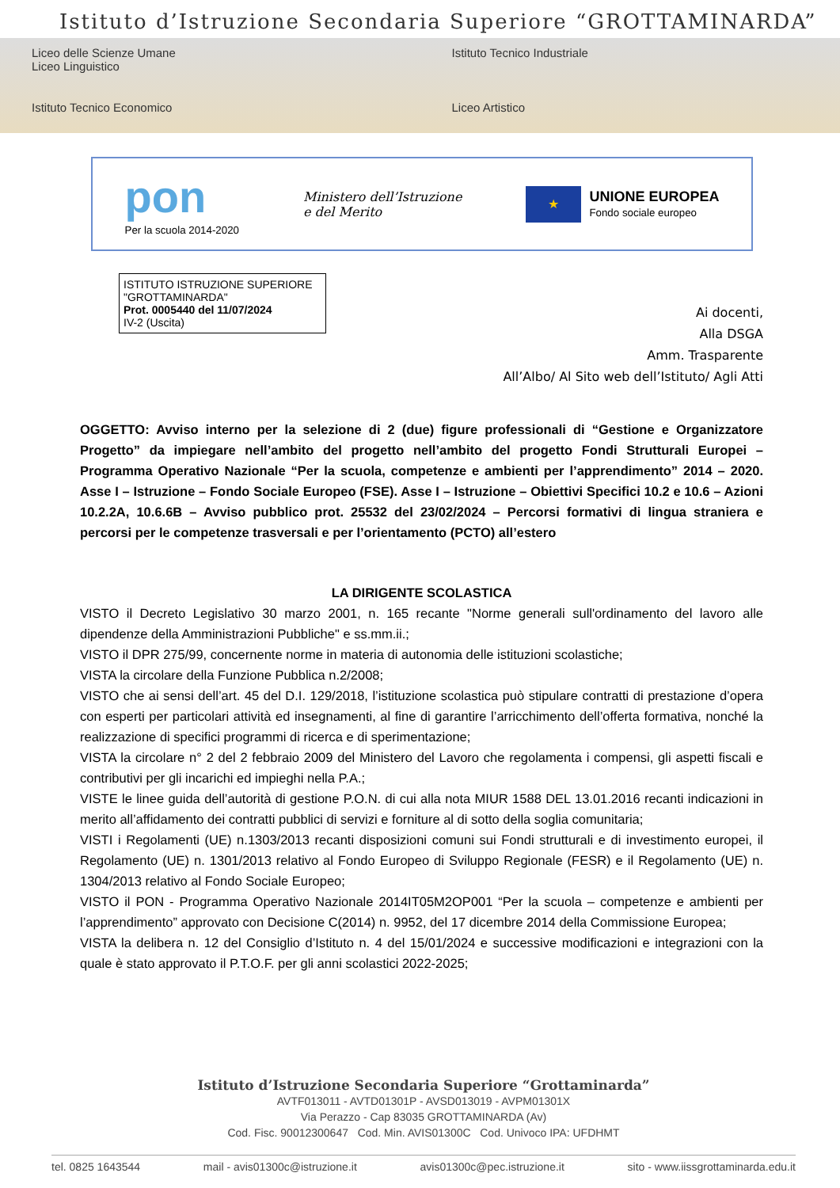Istituto d’Istruzione Secondaria Superiore “GROTTAMINARDA”
Liceo delle Scienze Umane
Liceo Linguistico
Istituto Tecnico Industriale
Istituto Tecnico Economico
Liceo Artistico
pon
Per la scuola 2014-2020
Ministero dell’Istruzione
e del Merito
★
UNIONE EUROPEA
Fondo sociale europeo
ISTITUTO ISTRUZIONE SUPERIORE "GROTTAMINARDA"
Prot. 0005440 del 11/07/2024
IV-2 (Uscita)
Ai docenti,
Alla DSGA
Amm. Trasparente
All’Albo/ Al Sito web dell’Istituto/ Agli Atti
OGGETTO: Avviso interno per la selezione di 2 (due) figure professionali di “Gestione e Organizzatore Progetto” da impiegare nell’ambito del progetto nell’ambito del progetto Fondi Strutturali Europei – Programma Operativo Nazionale “Per la scuola, competenze e ambienti per l’apprendimento” 2014 – 2020. Asse I – Istruzione – Fondo Sociale Europeo (FSE). Asse I – Istruzione – Obiettivi Specifici 10.2 e 10.6 – Azioni 10.2.2A, 10.6.6B – Avviso pubblico prot. 25532 del 23/02/2024 – Percorsi formativi di lingua straniera e percorsi per le competenze trasversali e per l’orientamento (PCTO) all’estero
LA DIRIGENTE SCOLASTICA
VISTO il Decreto Legislativo 30 marzo 2001, n. 165 recante "Norme generali sull'ordinamento del lavoro alle dipendenze della Amministrazioni Pubbliche" e ss.mm.ii.;
VISTO il DPR 275/99, concernente norme in materia di autonomia delle istituzioni scolastiche;
VISTA la circolare della Funzione Pubblica n.2/2008;
VISTO che ai sensi dell’art. 45 del D.I. 129/2018, l’istituzione scolastica può stipulare contratti di prestazione d’opera con esperti per particolari attività ed insegnamenti, al fine di garantire l’arricchimento dell’offerta formativa, nonché la realizzazione di specifici programmi di ricerca e di sperimentazione;
VISTA la circolare n° 2 del 2 febbraio 2009 del Ministero del Lavoro che regolamenta i compensi, gli aspetti fiscali e contributivi per gli incarichi ed impieghi nella P.A.;
VISTE le linee guida dell’autorità di gestione P.O.N. di cui alla nota MIUR 1588 DEL 13.01.2016 recanti indicazioni in merito all’affidamento dei contratti pubblici di servizi e forniture al di sotto della soglia comunitaria;
VISTI i Regolamenti (UE) n.1303/2013 recanti disposizioni comuni sui Fondi strutturali e di investimento europei, il Regolamento (UE) n. 1301/2013 relativo al Fondo Europeo di Sviluppo Regionale (FESR) e il Regolamento (UE) n. 1304/2013 relativo al Fondo Sociale Europeo;
VISTO il PON - Programma Operativo Nazionale 2014IT05M2OP001 “Per la scuola – competenze e ambienti per l’apprendimento” approvato con Decisione C(2014) n. 9952, del 17 dicembre 2014 della Commissione Europea;
VISTA la delibera n. 12 del Consiglio d’Istituto n. 4 del 15/01/2024 e successive modificazioni e integrazioni con la quale è stato approvato il P.T.O.F. per gli anni scolastici 2022-2025;
Istituto d’Istruzione Secondaria Superiore “Grottaminarda”
AVTF013011 - AVTD01301P - AVSD013019 - AVPM01301X
Via Perazzo - Cap 83035 GROTTAMINARDA (Av)
Cod. Fisc. 90012300647 Cod. Min. AVIS01300C Cod. Univoco IPA: UFDHMT
tel. 0825 1643544 mail - avis01300c@istruzione.it avis01300c@pec.istruzione.it sito - www.iissgrottaminarda.edu.it